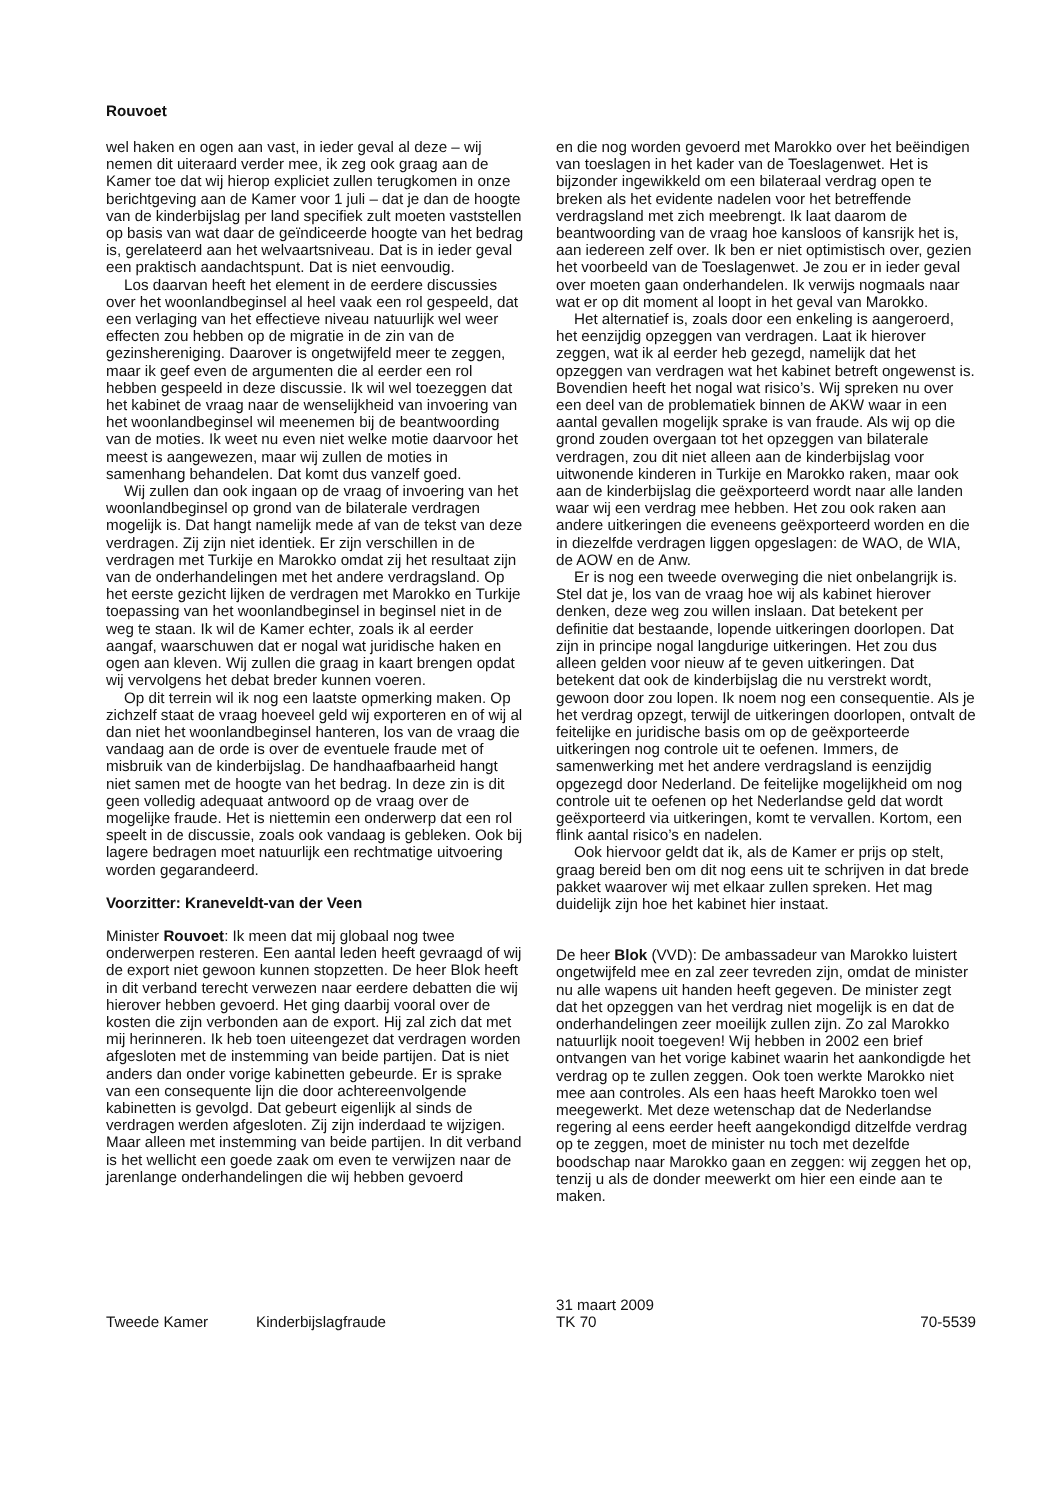Rouvoet
wel haken en ogen aan vast, in ieder geval al deze – wij nemen dit uiteraard verder mee, ik zeg ook graag aan de Kamer toe dat wij hierop expliciet zullen terugkomen in onze berichtgeving aan de Kamer voor 1 juli – dat je dan de hoogte van de kinderbijslag per land specifiek zult moeten vaststellen op basis van wat daar de geïndiceerde hoogte van het bedrag is, gerelateerd aan het welvaartsniveau. Dat is in ieder geval een praktisch aandachtspunt. Dat is niet eenvoudig.
Los daarvan heeft het element in de eerdere discussies over het woonlandbeginsel al heel vaak een rol gespeeld, dat een verlaging van het effectieve niveau natuurlijk wel weer effecten zou hebben op de migratie in de zin van de gezinshereniging. Daarover is ongetwijfeld meer te zeggen, maar ik geef even de argumenten die al eerder een rol hebben gespeeld in deze discussie. Ik wil wel toezeggen dat het kabinet de vraag naar de wenselijkheid van invoering van het woonlandbeginsel wil meenemen bij de beantwoording van de moties. Ik weet nu even niet welke motie daarvoor het meest is aangewezen, maar wij zullen de moties in samenhang behandelen. Dat komt dus vanzelf goed.
Wij zullen dan ook ingaan op de vraag of invoering van het woonlandbeginsel op grond van de bilaterale verdragen mogelijk is. Dat hangt namelijk mede af van de tekst van deze verdragen. Zij zijn niet identiek. Er zijn verschillen in de verdragen met Turkije en Marokko omdat zij het resultaat zijn van de onderhandelingen met het andere verdragsland. Op het eerste gezicht lijken de verdragen met Marokko en Turkije toepassing van het woonlandbeginsel in beginsel niet in de weg te staan. Ik wil de Kamer echter, zoals ik al eerder aangaf, waarschuwen dat er nogal wat juridische haken en ogen aan kleven. Wij zullen die graag in kaart brengen opdat wij vervolgens het debat breder kunnen voeren.
Op dit terrein wil ik nog een laatste opmerking maken. Op zichzelf staat de vraag hoeveel geld wij exporteren en of wij al dan niet het woonlandbeginsel hanteren, los van de vraag die vandaag aan de orde is over de eventuele fraude met of misbruik van de kinderbijslag. De handhaafbaarheid hangt niet samen met de hoogte van het bedrag. In deze zin is dit geen volledig adequaat antwoord op de vraag over de mogelijke fraude. Het is niettemin een onderwerp dat een rol speelt in de discussie, zoals ook vandaag is gebleken. Ook bij lagere bedragen moet natuurlijk een rechtmatige uitvoering worden gegarandeerd.
Voorzitter: Kraneveldt-van der Veen
Minister Rouvoet: Ik meen dat mij globaal nog twee onderwerpen resteren. Een aantal leden heeft gevraagd of wij de export niet gewoon kunnen stopzetten. De heer Blok heeft in dit verband terecht verwezen naar eerdere debatten die wij hierover hebben gevoerd. Het ging daarbij vooral over de kosten die zijn verbonden aan de export. Hij zal zich dat met mij herinneren. Ik heb toen uiteengezet dat verdragen worden afgesloten met de instemming van beide partijen. Dat is niet anders dan onder vorige kabinetten gebeurde. Er is sprake van een consequente lijn die door achtereenvolgende kabinetten is gevolgd. Dat gebeurt eigenlijk al sinds de verdragen werden afgesloten. Zij zijn inderdaad te wijzigen. Maar alleen met instemming van beide partijen. In dit verband is het wellicht een goede zaak om even te verwijzen naar de jarenlange onderhandelingen die wij hebben gevoerd
en die nog worden gevoerd met Marokko over het beëindigen van toeslagen in het kader van de Toeslagenwet. Het is bijzonder ingewikkeld om een bilateraal verdrag open te breken als het evidente nadelen voor het betreffende verdragsland met zich meebrengt. Ik laat daarom de beantwoording van de vraag hoe kansloos of kansrijk het is, aan iedereen zelf over. Ik ben er niet optimistisch over, gezien het voorbeeld van de Toeslagenwet. Je zou er in ieder geval over moeten gaan onderhandelen. Ik verwijs nogmaals naar wat er op dit moment al loopt in het geval van Marokko.
Het alternatief is, zoals door een enkeling is aangeroerd, het eenzijdig opzeggen van verdragen. Laat ik hierover zeggen, wat ik al eerder heb gezegd, namelijk dat het opzeggen van verdragen wat het kabinet betreft ongewenst is. Bovendien heeft het nogal wat risico’s. Wij spreken nu over een deel van de problematiek binnen de AKW waar in een aantal gevallen mogelijk sprake is van fraude. Als wij op die grond zouden overgaan tot het opzeggen van bilaterale verdragen, zou dit niet alleen aan de kinderbijslag voor uitwonende kinderen in Turkije en Marokko raken, maar ook aan de kinderbijslag die geëxporteerd wordt naar alle landen waar wij een verdrag mee hebben. Het zou ook raken aan andere uitkeringen die eveneens geëxporteerd worden en die in diezelfde verdragen liggen opgeslagen: de WAO, de WIA, de AOW en de Anw.
Er is nog een tweede overweging die niet onbelangrijk is. Stel dat je, los van de vraag hoe wij als kabinet hierover denken, deze weg zou willen inslaan. Dat betekent per definitie dat bestaande, lopende uitkeringen doorlopen. Dat zijn in principe nogal langdurige uitkeringen. Het zou dus alleen gelden voor nieuw af te geven uitkeringen. Dat betekent dat ook de kinderbijslag die nu verstrekt wordt, gewoon door zou lopen. Ik noem nog een consequentie. Als je het verdrag opzegt, terwijl de uitkeringen doorlopen, ontvalt de feitelijke en juridische basis om op de geëxporteerde uitkeringen nog controle uit te oefenen. Immers, de samenwerking met het andere verdragsland is eenzijdig opgezegd door Nederland. De feitelijke mogelijkheid om nog controle uit te oefenen op het Nederlandse geld dat wordt geëxporteerd via uitkeringen, komt te vervallen. Kortom, een flink aantal risico’s en nadelen.
Ook hiervoor geldt dat ik, als de Kamer er prijs op stelt, graag bereid ben om dit nog eens uit te schrijven in dat brede pakket waarover wij met elkaar zullen spreken. Het mag duidelijk zijn hoe het kabinet hier instaat.
De heer Blok (VVD): De ambassadeur van Marokko luistert ongetwijfeld mee en zal zeer tevreden zijn, omdat de minister nu alle wapens uit handen heeft gegeven. De minister zegt dat het opzeggen van het verdrag niet mogelijk is en dat de onderhandelingen zeer moeilijk zullen zijn. Zo zal Marokko natuurlijk nooit toegeven! Wij hebben in 2002 een brief ontvangen van het vorige kabinet waarin het aankondigde het verdrag op te zullen zeggen. Ook toen werkte Marokko niet mee aan controles. Als een haas heeft Marokko toen wel meegewerkt. Met deze wetenschap dat de Nederlandse regering al eens eerder heeft aangekondigd ditzelfde verdrag op te zeggen, moet de minister nu toch met dezelfde boodschap naar Marokko gaan en zeggen: wij zeggen het op, tenzij u als de donder meewerkt om hier een einde aan te maken.
Tweede Kamer Kinderbijslagfraude
31 maart 2009
TK 70
70-5539